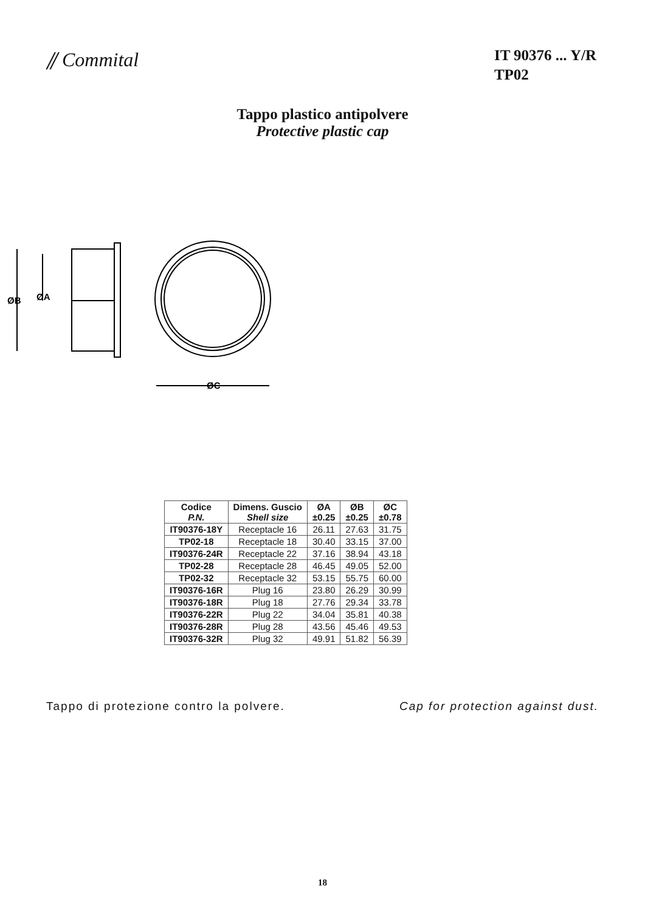⫽ Commital
IT 90376 ... Y/R
TP02
Tappo plastico antipolvere
Protective plastic cap
ØB
ØA
ØC
| Codice P.N. | Dimens. Guscio Shell size | ØA ±0.25 | ØB ±0.25 | ØC ±0.78 |
| --- | --- | --- | --- | --- |
| IT90376-18Y | Receptacle 16 | 26.11 | 27.63 | 31.75 |
| TP02-18 | Receptacle 18 | 30.40 | 33.15 | 37.00 |
| IT90376-24R | Receptacle 22 | 37.16 | 38.94 | 43.18 |
| TP02-28 | Receptacle 28 | 46.45 | 49.05 | 52.00 |
| TP02-32 | Receptacle 32 | 53.15 | 55.75 | 60.00 |
| IT90376-16R | Plug 16 | 23.80 | 26.29 | 30.99 |
| IT90376-18R | Plug 18 | 27.76 | 29.34 | 33.78 |
| IT90376-22R | Plug 22 | 34.04 | 35.81 | 40.38 |
| IT90376-28R | Plug 28 | 43.56 | 45.46 | 49.53 |
| IT90376-32R | Plug 32 | 49.91 | 51.82 | 56.39 |
Tappo di protezione contro la polvere. Cap for protection against dust.
18